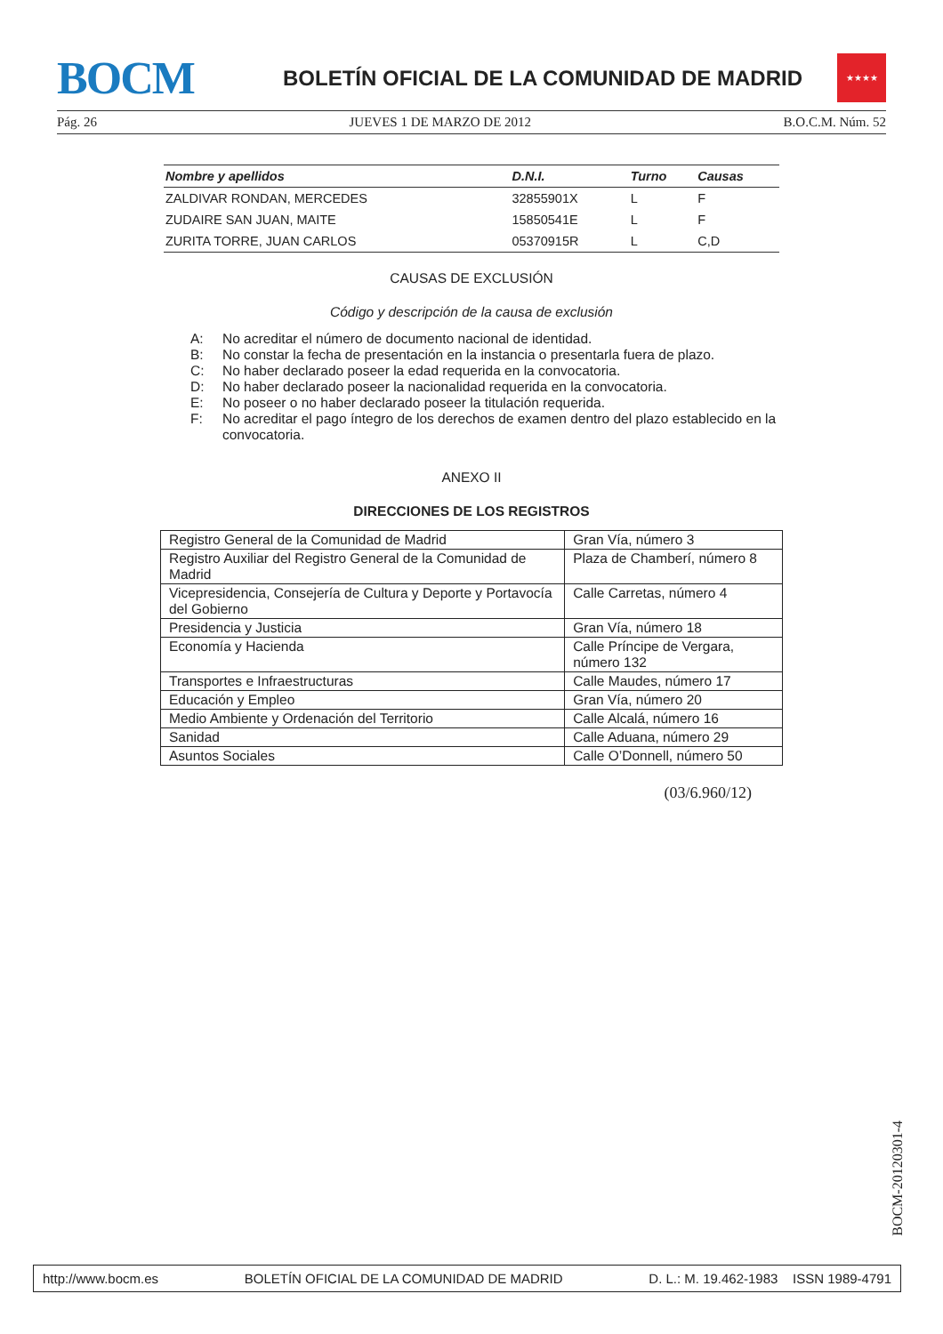BOCM
BOLETÍN OFICIAL DE LA COMUNIDAD DE MADRID
★★★★
Pág. 26 JUEVES 1 DE MARZO DE 2012 B.O.C.M. Núm. 52
| Nombre y apellidos | D.N.I. | Turno | Causas |
| --- | --- | --- | --- |
| ZALDIVAR RONDAN, MERCEDES | 32855901X | L | F |
| ZUDAIRE SAN JUAN, MAITE | 15850541E | L | F |
| ZURITA TORRE, JUAN CARLOS | 05370915R | L | C,D |
CAUSAS DE EXCLUSIÓN
Código y descripción de la causa de exclusión
A: No acreditar el número de documento nacional de identidad.
B: No constar la fecha de presentación en la instancia o presentarla fuera de plazo.
C: No haber declarado poseer la edad requerida en la convocatoria.
D: No haber declarado poseer la nacionalidad requerida en la convocatoria.
E: No poseer o no haber declarado poseer la titulación requerida.
F: No acreditar el pago íntegro de los derechos de examen dentro del plazo establecido en la convocatoria.
ANEXO II
DIRECCIONES DE LOS REGISTROS
| Registro General de la Comunidad de Madrid | Gran Vía, número 3 |
| Registro Auxiliar del Registro General de la Comunidad de Madrid | Plaza de Chamberí, número 8 |
| Vicepresidencia, Consejería de Cultura y Deporte y Portavocía del Gobierno | Calle Carretas, número 4 |
| Presidencia y Justicia | Gran Vía, número 18 |
| Economía y Hacienda | Calle Príncipe de Vergara, número 132 |
| Transportes e Infraestructuras | Calle Maudes, número 17 |
| Educación y Empleo | Gran Vía, número 20 |
| Medio Ambiente y Ordenación del Territorio | Calle Alcalá, número 16 |
| Sanidad | Calle Aduana, número 29 |
| Asuntos Sociales | Calle O’Donnell, número 50 |
(03/6.960/12)
BOCM-20120301-4
http://www.bocm.es BOLETÍN OFICIAL DE LA COMUNIDAD DE MADRID D. L.: M. 19.462-1983 ISSN 1989-4791